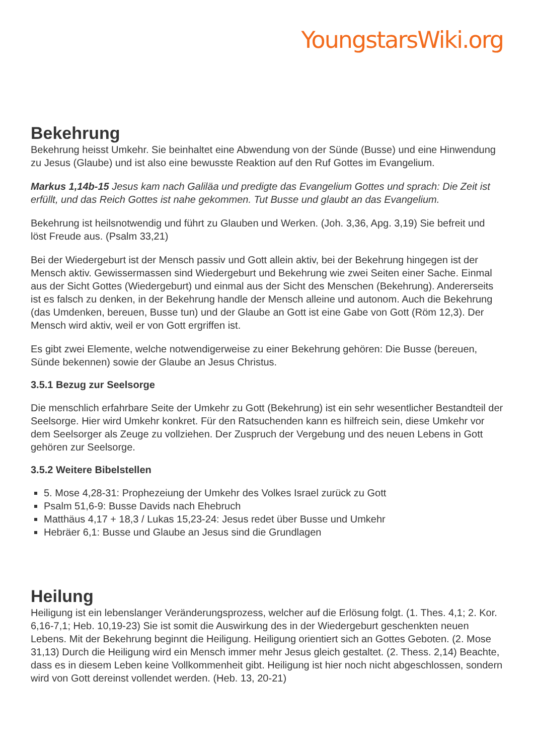YoungstarsWiki.org
Bekehrung
Bekehrung heisst Umkehr. Sie beinhaltet eine Abwendung von der Sünde (Busse) und eine Hinwendung zu Jesus (Glaube) und ist also eine bewusste Reaktion auf den Ruf Gottes im Evangelium.
Markus 1,14b-15 Jesus kam nach Galiläa und predigte das Evangelium Gottes und sprach: Die Zeit ist erfüllt, und das Reich Gottes ist nahe gekommen. Tut Busse und glaubt an das Evangelium.
Bekehrung ist heilsnotwendig und führt zu Glauben und Werken. (Joh. 3,36, Apg. 3,19) Sie befreit und löst Freude aus. (Psalm 33,21)
Bei der Wiedergeburt ist der Mensch passiv und Gott allein aktiv, bei der Bekehrung hingegen ist der Mensch aktiv. Gewissermassen sind Wiedergeburt und Bekehrung wie zwei Seiten einer Sache. Einmal aus der Sicht Gottes (Wiedergeburt) und einmal aus der Sicht des Menschen (Bekehrung). Andererseits ist es falsch zu denken, in der Bekehrung handle der Mensch alleine und autonom. Auch die Bekehrung (das Umdenken, bereuen, Busse tun) und der Glaube an Gott ist eine Gabe von Gott (Röm 12,3). Der Mensch wird aktiv, weil er von Gott ergriffen ist.
Es gibt zwei Elemente, welche notwendigerweise zu einer Bekehrung gehören: Die Busse (bereuen, Sünde bekennen) sowie der Glaube an Jesus Christus.
3.5.1 Bezug zur Seelsorge
Die menschlich erfahrbare Seite der Umkehr zu Gott (Bekehrung) ist ein sehr wesentlicher Bestandteil der Seelsorge. Hier wird Umkehr konkret. Für den Ratsuchenden kann es hilfreich sein, diese Umkehr vor dem Seelsorger als Zeuge zu vollziehen. Der Zuspruch der Vergebung und des neuen Lebens in Gott gehören zur Seelsorge.
3.5.2 Weitere Bibelstellen
5. Mose 4,28-31: Prophezeiung der Umkehr des Volkes Israel zurück zu Gott
Psalm 51,6-9: Busse Davids nach Ehebruch
Matthäus 4,17 + 18,3 / Lukas 15,23-24: Jesus redet über Busse und Umkehr
Hebräer 6,1: Busse und Glaube an Jesus sind die Grundlagen
Heilung
Heiligung ist ein lebenslanger Veränderungsprozess, welcher auf die Erlösung folgt. (1. Thes. 4,1; 2. Kor. 6,16-7,1; Heb. 10,19-23) Sie ist somit die Auswirkung des in der Wiedergeburt geschenkten neuen Lebens. Mit der Bekehrung beginnt die Heiligung. Heiligung orientiert sich an Gottes Geboten. (2. Mose 31,13) Durch die Heiligung wird ein Mensch immer mehr Jesus gleich gestaltet. (2. Thess. 2,14) Beachte, dass es in diesem Leben keine Vollkommenheit gibt. Heiligung ist hier noch nicht abgeschlossen, sondern wird von Gott dereinst vollendet werden. (Heb. 13, 20-21)